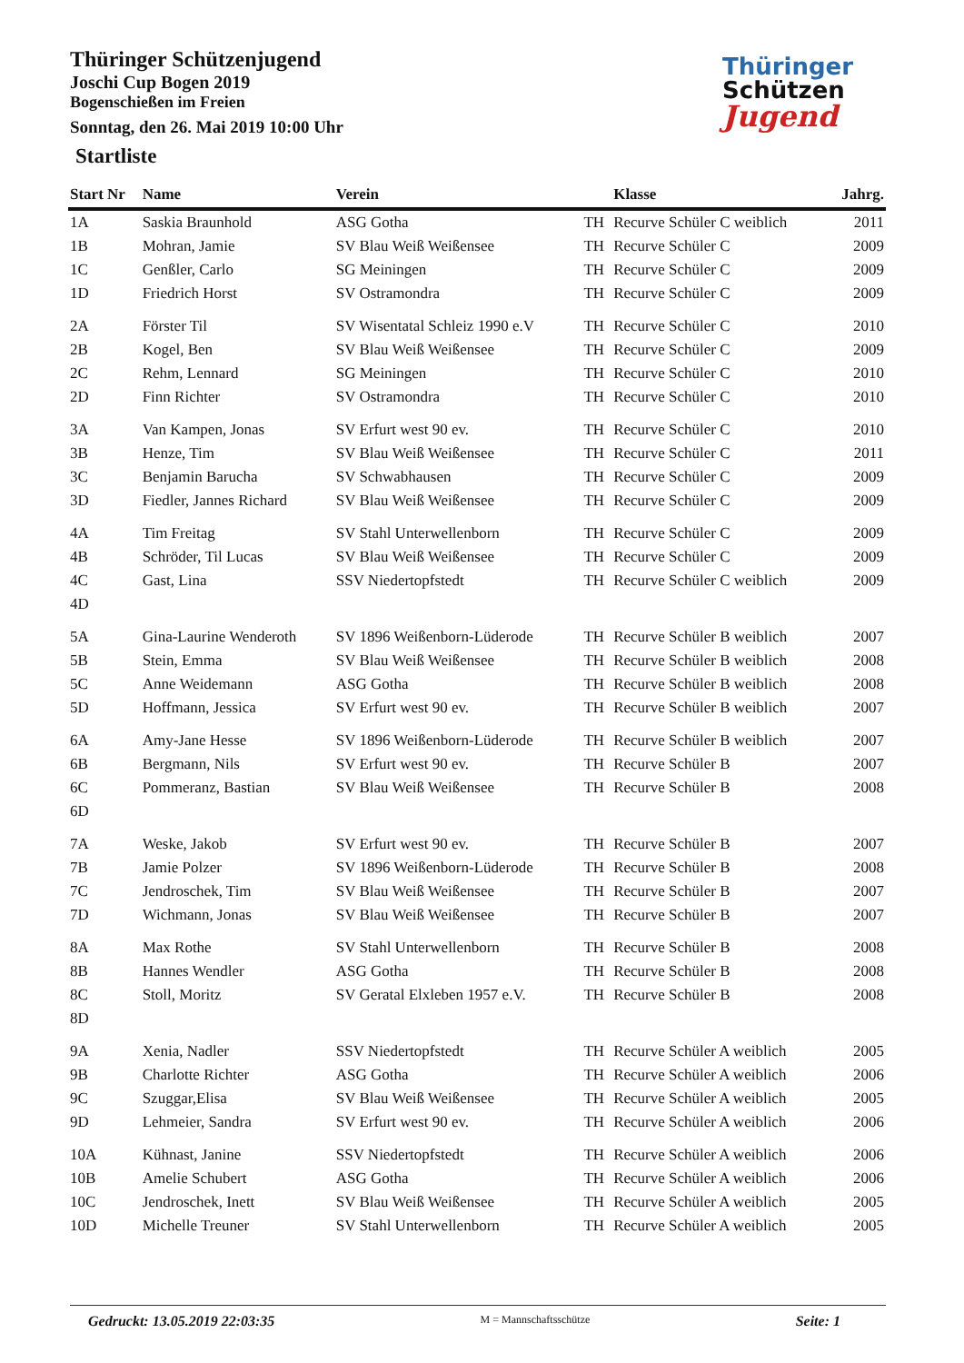Thüringer Schützenjugend
Joschi Cup Bogen 2019
Bogenschießen im Freien
Sonntag, den 26. Mai 2019 10:00 Uhr
Startliste
Thüringer
Schützen
Jugend
| Start Nr | Name | Verein | | Klasse | Jahrg. |
| --- | --- | --- | --- | --- | --- |
| 1A | Saskia Braunhold | ASG Gotha | TH | Recurve Schüler C weiblich | 2011 |
| 1B | Mohran, Jamie | SV Blau Weiß Weißensee | TH | Recurve Schüler C | 2009 |
| 1C | Genßler, Carlo | SG Meiningen | TH | Recurve Schüler C | 2009 |
| 1D | Friedrich Horst | SV Ostramondra | TH | Recurve Schüler C | 2009 |
| 2A | Förster Til | SV Wisentatal Schleiz 1990 e.V | TH | Recurve Schüler C | 2010 |
| 2B | Kogel, Ben | SV Blau Weiß Weißensee | TH | Recurve Schüler C | 2009 |
| 2C | Rehm, Lennard | SG Meiningen | TH | Recurve Schüler C | 2010 |
| 2D | Finn Richter | SV Ostramondra | TH | Recurve Schüler C | 2010 |
| 3A | Van Kampen, Jonas | SV Erfurt west 90 ev. | TH | Recurve Schüler C | 2010 |
| 3B | Henze, Tim | SV Blau Weiß Weißensee | TH | Recurve Schüler C | 2011 |
| 3C | Benjamin Barucha | SV Schwabhausen | TH | Recurve Schüler C | 2009 |
| 3D | Fiedler, Jannes Richard | SV Blau Weiß Weißensee | TH | Recurve Schüler C | 2009 |
| 4A | Tim Freitag | SV Stahl Unterwellenborn | TH | Recurve Schüler C | 2009 |
| 4B | Schröder, Til Lucas | SV Blau Weiß Weißensee | TH | Recurve Schüler C | 2009 |
| 4C | Gast, Lina | SSV Niedertopfstedt | TH | Recurve Schüler C weiblich | 2009 |
| 4D | | | | | |
| 5A | Gina-Laurine Wenderoth | SV 1896 Weißenborn-Lüderode | TH | Recurve Schüler B weiblich | 2007 |
| 5B | Stein, Emma | SV Blau Weiß Weißensee | TH | Recurve Schüler B weiblich | 2008 |
| 5C | Anne Weidemann | ASG Gotha | TH | Recurve Schüler B weiblich | 2008 |
| 5D | Hoffmann, Jessica | SV Erfurt west 90 ev. | TH | Recurve Schüler B weiblich | 2007 |
| 6A | Amy-Jane Hesse | SV 1896 Weißenborn-Lüderode | TH | Recurve Schüler B weiblich | 2007 |
| 6B | Bergmann, Nils | SV Erfurt west 90 ev. | TH | Recurve Schüler B | 2007 |
| 6C | Pommeranz, Bastian | SV Blau Weiß Weißensee | TH | Recurve Schüler B | 2008 |
| 6D | | | | | |
| 7A | Weske, Jakob | SV Erfurt west 90 ev. | TH | Recurve Schüler B | 2007 |
| 7B | Jamie Polzer | SV 1896 Weißenborn-Lüderode | TH | Recurve Schüler B | 2008 |
| 7C | Jendroschek, Tim | SV Blau Weiß Weißensee | TH | Recurve Schüler B | 2007 |
| 7D | Wichmann, Jonas | SV Blau Weiß Weißensee | TH | Recurve Schüler B | 2007 |
| 8A | Max Rothe | SV Stahl Unterwellenborn | TH | Recurve Schüler B | 2008 |
| 8B | Hannes Wendler | ASG Gotha | TH | Recurve Schüler B | 2008 |
| 8C | Stoll, Moritz | SV Geratal Elxleben 1957 e.V. | TH | Recurve Schüler B | 2008 |
| 8D | | | | | |
| 9A | Xenia, Nadler | SSV Niedertopfstedt | TH | Recurve Schüler A weiblich | 2005 |
| 9B | Charlotte Richter | ASG Gotha | TH | Recurve Schüler A weiblich | 2006 |
| 9C | Szuggar,Elisa | SV Blau Weiß Weißensee | TH | Recurve Schüler A weiblich | 2005 |
| 9D | Lehmeier, Sandra | SV Erfurt west 90 ev. | TH | Recurve Schüler A weiblich | 2006 |
| 10A | Kühnast, Janine | SSV Niedertopfstedt | TH | Recurve Schüler A weiblich | 2006 |
| 10B | Amelie Schubert | ASG Gotha | TH | Recurve Schüler A weiblich | 2006 |
| 10C | Jendroschek, Inett | SV Blau Weiß Weißensee | TH | Recurve Schüler A weiblich | 2005 |
| 10D | Michelle Treuner | SV Stahl Unterwellenborn | TH | Recurve Schüler A weiblich | 2005 |
Gedruckt: 13.05.2019 22:03:35 M = Mannschaftsschütze Seite: 1